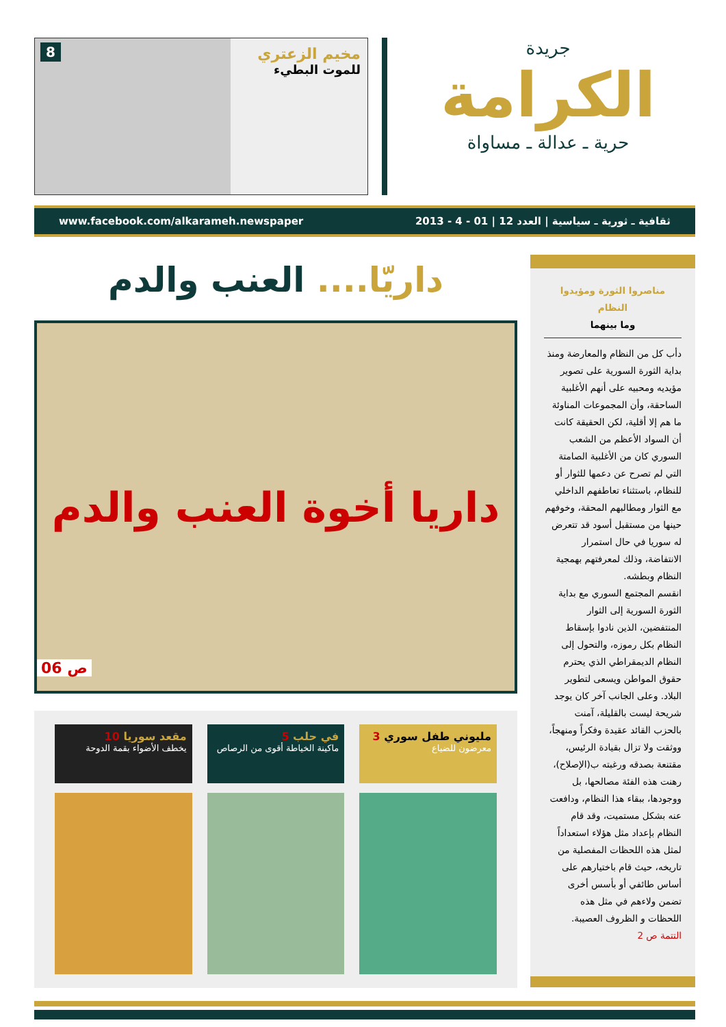جريدة
الكرامة
حرية ـ عدالة ـ مساواة
مخيم الزعتري
للموت البطيء
8
ثقافية ـ ثورية ـ سياسية | العدد 12 | 01 - 4 - 2013 www.facebook.com/alkarameh.newspaper
مناصروا الثورة ومؤيدوا النظام
وما بينهما
دأب كل من النظام والمعارضة ومنذ بداية الثورة السورية على تصوير مؤيديه ومحبيه على أنهم الأغلبية الساحقة، وأن المجموعات المناوئة ما هم إلا أقلية، لكن الحقيقة كانت أن السواد الأعظم من الشعب السوري كان من الأغلبية الصامتة التي لم تصرح عن دعمها للثوار أو للنظام، باستثناء تعاطفهم الداخلي مع الثوار ومطالبهم المحقة، وخوفهم حينها من مستقبل أسود قد تتعرض له سوريا في حال استمرار الانتفاضة، وذلك لمعرفتهم بهمجية النظام وبطشه.
انقسم المجتمع السوري مع بداية الثورة السورية إلى الثوار المنتفضين، الذين نادوا بإسقاط النظام بكل رموزه، والتحول إلى النظام الديمقراطي الذي يحترم حقوق المواطن ويسعى لتطوير البلاد. وعلى الجانب آخر كان يوجد شريحة ليست بالقليلة، آمنت بالحزب القائد عقيدة وفكراً ومنهجاً، ووثقت ولا تزال بقيادة الرئيس، مقتنعة بصدقه ورغبته ب(الإصلاح)، رهنت هذه الفئة مصالحها، بل ووجودها، ببقاء هذا النظام، ودافعت عنه بشكل مستميت، وقد قام النظام بإعداد مثل هؤلاء استعداداً لمثل هذه اللحظات المفصلية من تاريخه، حيث قام باختيارهم على أساس طائفي أو بأسس أخرى تضمن ولاءهم في مثل هذه اللحظات و الظروف العصيبة.
التتمة ص 2
داريّا.... العنب والدم
داريا أخوة العنب والدم
ص 06
مليوني طفل سوري 3
معرضون للضياع
في حلب 5
ماكينة الخياطة أقوى من الرصاص
مقعد سوريا 10
يخطف الأضواء بقمة الدوحة